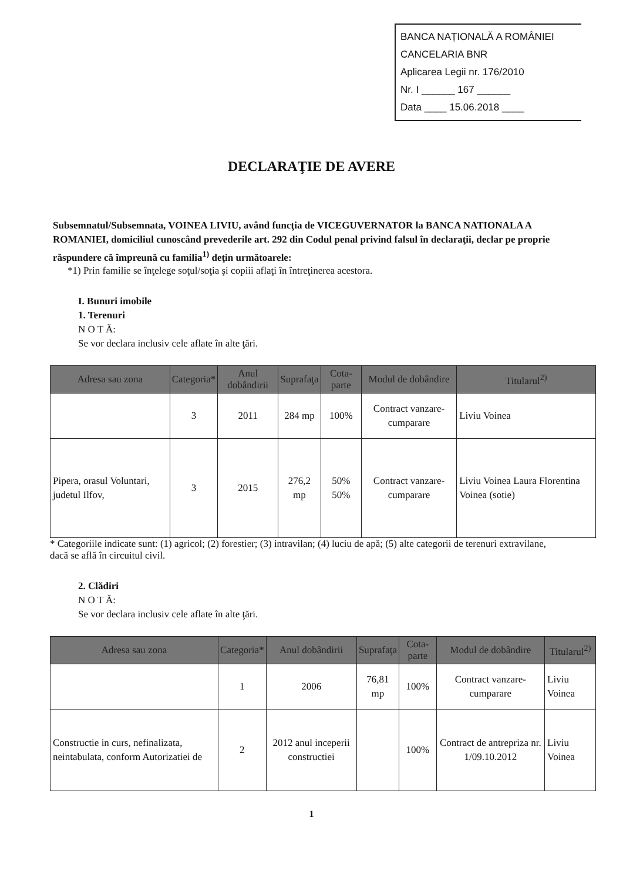BANCA NAȚIONALĂ A ROMÂNIEI
CANCELARIA BNR
Aplicarea Legii nr. 176/2010
Nr. I ______ 167 ______
Data ____ 15.06.2018 ____
DECLARAŢIE DE AVERE
Subsemnatul/Subsemnata, VOINEA LIVIU, având funcţia de VICEGUVERNATOR la BANCA NATIONALA A ROMANIEI, domiciliul cunoscând prevederile art. 292 din Codul penal privind falsul în declaraţii, declar pe proprie răspundere că împreună cu familia<sup>1)</sup> deţin următoarele:
*1) Prin familie se înţelege soţul/soţia şi copiii aflaţi în întreţinerea acestora.
I. Bunuri imobile
1. Terenuri
N O T Ă:
Se vor declara inclusiv cele aflate în alte ţări.
| Adresa sau zona | Categoria* | Anul dobândirii | Suprafaţa | Cota-parte | Modul de dobândire | Titularul<sup>2)</sup> |
| --- | --- | --- | --- | --- | --- | --- |
| | 3 | 2011 | 284 mp | 100% | Contract vanzare-cumparare | Liviu Voinea |
| Pipera, orasul Voluntari, judetul Ilfov, | 3 | 2015 | 276,2 mp | 50% 50% | Contract vanzare-cumparare | Liviu Voinea Laura Florentina Voinea (sotie) |
* Categoriile indicate sunt: (1) agricol; (2) forestier; (3) intravilan; (4) luciu de apă; (5) alte categorii de terenuri extravilane, dacă se află în circuitul civil.
2. Clădiri
N O T Ă:
Se vor declara inclusiv cele aflate în alte ţări.
| Adresa sau zona | Categoria* | Anul dobândirii | Suprafaţa | Cota-parte | Modul de dobândire | Titularul<sup>2)</sup> |
| --- | --- | --- | --- | --- | --- | --- |
| | 1 | 2006 | 76,81 mp | 100% | Contract vanzare-cumparare | Liviu Voinea |
| Constructie in curs, nefinalizata, neintabulata, conform Autorizatiei de | 2 | 2012 anul inceperii constructiei | | 100% | Contract de antrepriza nr. 1/09.10.2012 | Liviu Voinea |
1